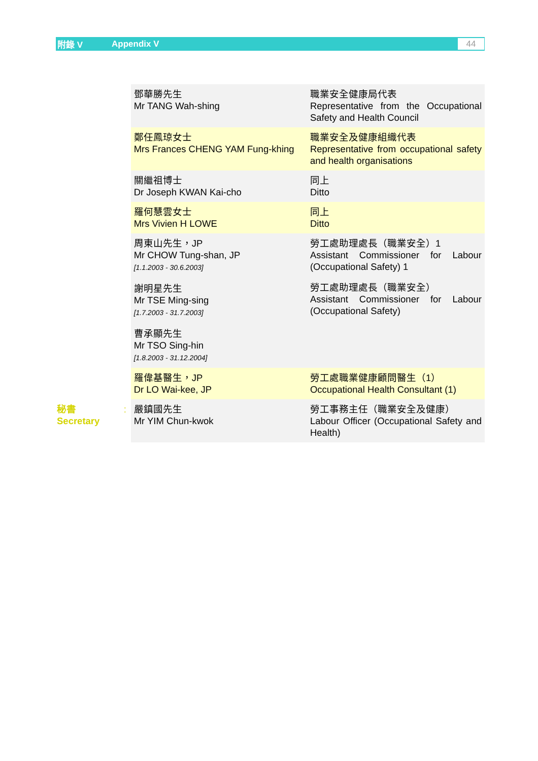附錄 V Appendix V
44
| | | 鄧華勝先生 Mr TANG Wah-shing | 職業安全健康局代表 Representative from the Occupational Safety and Health Council |
| | | 鄭任鳳琼女士 Mrs Frances CHENG YAM Fung-khing | 職業安全及健康組織代表 Representative from occupational safety and health organisations |
| | | 關繼祖博士 Dr Joseph KWAN Kai-cho | 同上 Ditto |
| | | 羅何慧雲女士 Mrs Vivien H LOWE | 同上 Ditto |
| | | 周東山先生，JP Mr CHOW Tung-shan, JP [1.1.2003 - 30.6.2003] 謝明星先生 Mr TSE Ming-sing [1.7.2003 - 31.7.2003] 曹承顯先生 Mr TSO Sing-hin [1.8.2003 - 31.12.2004] | 勞工處助理處長（職業安全）1 Assistant Commissioner for Labour (Occupational Safety) 1 勞工處助理處長（職業安全） Assistant Commissioner for Labour (Occupational Safety) |
| | | 羅偉基醫生，JP Dr LO Wai-kee, JP | 勞工處職業健康顧問醫生（1） Occupational Health Consultant (1) |
| 秘書 Secretary | : | 嚴鎮國先生 Mr YIM Chun-kwok | 勞工事務主任（職業安全及健康） Labour Officer (Occupational Safety and Health) |